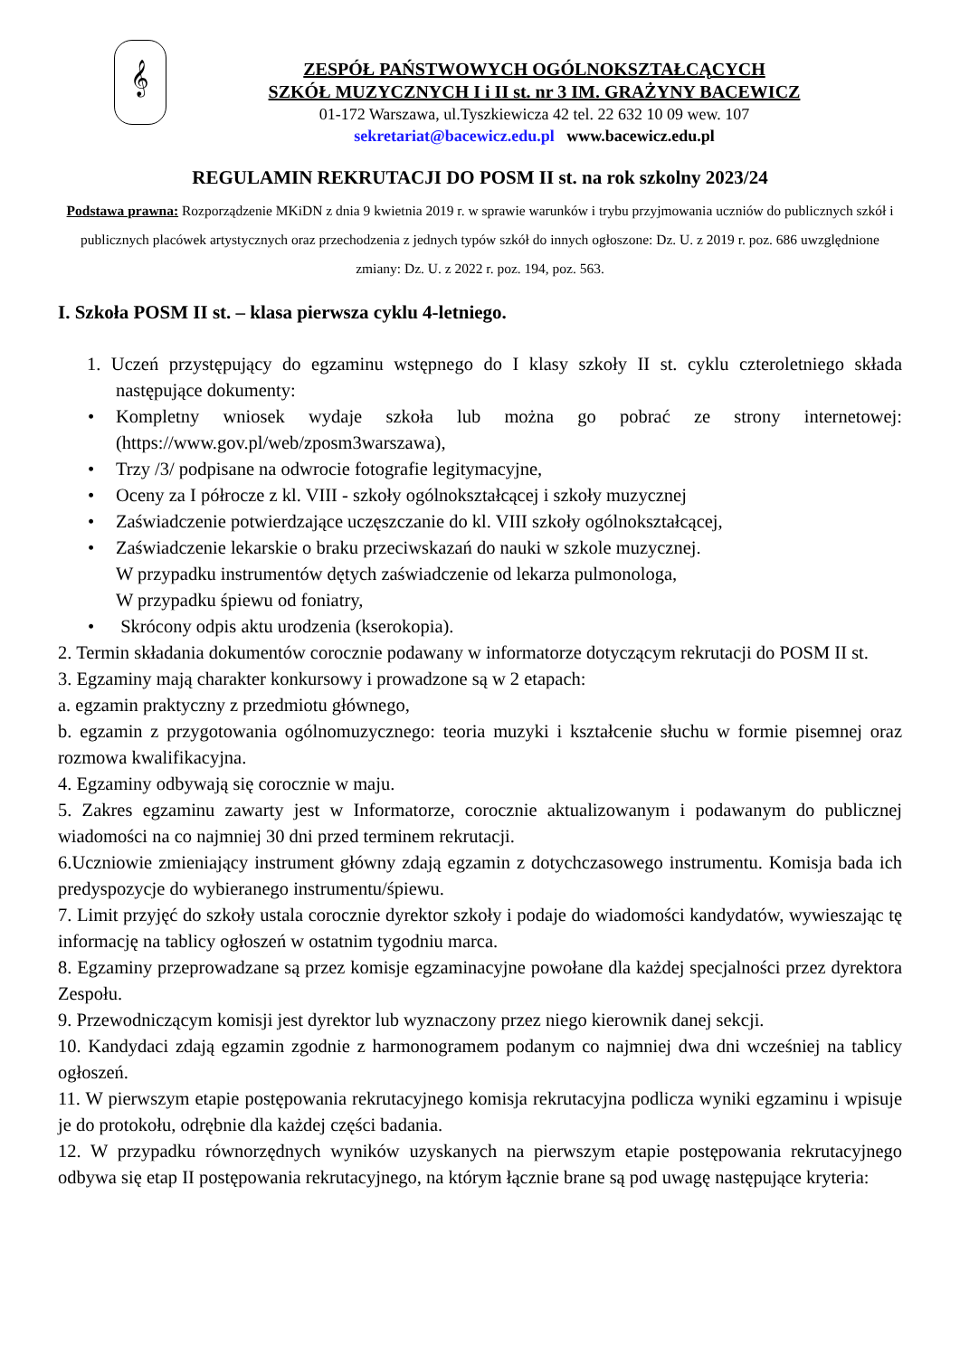𝄞
ZESPÓŁ PAŃSTWOWYCH OGÓLNOKSZTAŁCĄCYCH
SZKÓŁ MUZYCZNYCH I i II st. nr 3 IM. GRAŻYNY BACEWICZ
01-172 Warszawa, ul.Tyszkiewicza 42 tel. 22 632 10 09 wew. 107
sekretariat@bacewicz.edu.pl www.bacewicz.edu.pl
REGULAMIN REKRUTACJI DO POSM II st. na rok szkolny 2023/24
Podstawa prawna: Rozporządzenie MKiDN z dnia 9 kwietnia 2019 r. w sprawie warunków i trybu przyjmowania uczniów do publicznych szkół i publicznych placówek artystycznych oraz przechodzenia z jednych typów szkół do innych ogłoszone: Dz. U. z 2019 r. poz. 686 uwzględnione zmiany: Dz. U. z 2022 r. poz. 194, poz. 563.
I. Szkoła POSM II st. – klasa pierwsza cyklu 4-letniego.
1. Uczeń przystępujący do egzaminu wstępnego do I klasy szkoły II st. cyklu czteroletniego składa następujące dokumenty:
• Kompletny wniosek wydaje szkoła lub można go pobrać ze strony internetowej: (https://www.gov.pl/web/zposm3warszawa),
• Trzy /3/ podpisane na odwrocie fotografie legitymacyjne,
• Oceny za I półrocze z kl. VIII - szkoły ogólnokształcącej i szkoły muzycznej
• Zaświadczenie potwierdzające uczęszczanie do kl. VIII szkoły ogólnokształcącej,
• Zaświadczenie lekarskie o braku przeciwskazań do nauki w szkole muzycznej.
W przypadku instrumentów dętych zaświadczenie od lekarza pulmonologa,
W przypadku śpiewu od foniatry,
• Skrócony odpis aktu urodzenia (kserokopia).
2. Termin składania dokumentów corocznie podawany w informatorze dotyczącym rekrutacji do POSM II st.
3. Egzaminy mają charakter konkursowy i prowadzone są w 2 etapach:
a. egzamin praktyczny z przedmiotu głównego,
b. egzamin z przygotowania ogólnomuzycznego: teoria muzyki i kształcenie słuchu w formie pisemnej oraz rozmowa kwalifikacyjna.
4. Egzaminy odbywają się corocznie w maju.
5. Zakres egzaminu zawarty jest w Informatorze, corocznie aktualizowanym i podawanym do publicznej wiadomości na co najmniej 30 dni przed terminem rekrutacji.
6.Uczniowie zmieniający instrument główny zdają egzamin z dotychczasowego instrumentu. Komisja bada ich predyspozycje do wybieranego instrumentu/śpiewu.
7. Limit przyjęć do szkoły ustala corocznie dyrektor szkoły i podaje do wiadomości kandydatów, wywieszając tę informację na tablicy ogłoszeń w ostatnim tygodniu marca.
8. Egzaminy przeprowadzane są przez komisje egzaminacyjne powołane dla każdej specjalności przez dyrektora Zespołu.
9. Przewodniczącym komisji jest dyrektor lub wyznaczony przez niego kierownik danej sekcji.
10. Kandydaci zdają egzamin zgodnie z harmonogramem podanym co najmniej dwa dni wcześniej na tablicy ogłoszeń.
11. W pierwszym etapie postępowania rekrutacyjnego komisja rekrutacyjna podlicza wyniki egzaminu i wpisuje je do protokołu, odrębnie dla każdej części badania.
12. W przypadku równorzędnych wyników uzyskanych na pierwszym etapie postępowania rekrutacyjnego odbywa się etap II postępowania rekrutacyjnego, na którym łącznie brane są pod uwagę następujące kryteria: